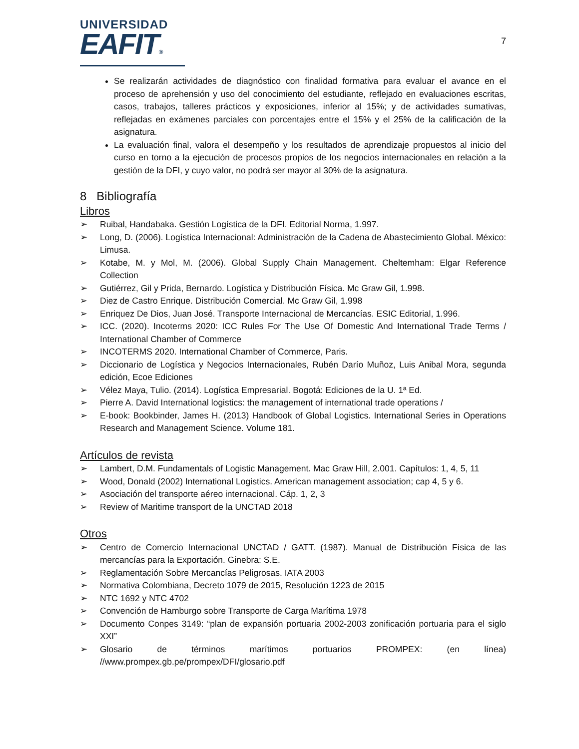UNIVERSIDAD
EAFIT®
7
Se realizarán actividades de diagnóstico con finalidad formativa para evaluar el avance en el proceso de aprehensión y uso del conocimiento del estudiante, reflejado en evaluaciones escritas, casos, trabajos, talleres prácticos y exposiciones, inferior al 15%; y de actividades sumativas, reflejadas en exámenes parciales con porcentajes entre el 15% y el 25% de la calificación de la asignatura.
La evaluación final, valora el desempeño y los resultados de aprendizaje propuestos al inicio del curso en torno a la ejecución de procesos propios de los negocios internacionales en relación a la gestión de la DFI, y cuyo valor, no podrá ser mayor al 30% de la asignatura.
8 Bibliografía
Libros
➢ Ruibal, Handabaka. Gestión Logística de la DFI. Editorial Norma, 1.997.
➢ Long, D. (2006). Logística Internacional: Administración de la Cadena de Abastecimiento Global. México: Limusa.
➢ Kotabe, M. y Mol, M. (2006). Global Supply Chain Management. Cheltemham: Elgar Reference Collection
➢ Gutiérrez, Gil y Prida, Bernardo. Logística y Distribución Física. Mc Graw Gil, 1.998.
➢ Diez de Castro Enrique. Distribución Comercial. Mc Graw Gil, 1.998
➢ Enriquez De Dios, Juan José. Transporte Internacional de Mercancías. ESIC Editorial, 1.996.
➢ ICC. (2020). Incoterms 2020: ICC Rules For The Use Of Domestic And International Trade Terms / International Chamber of Commerce
➢ INCOTERMS 2020. International Chamber of Commerce, Paris.
➢ Diccionario de Logística y Negocios Internacionales, Rubén Darío Muñoz, Luis Anibal Mora, segunda edición, Ecoe Ediciones
➢ Vélez Maya, Tulio. (2014). Logística Empresarial. Bogotá: Ediciones de la U. 1ª Ed.
➢ Pierre A. David International logistics: the management of international trade operations /
➢ E-book: Bookbinder, James H. (2013) Handbook of Global Logistics. International Series in Operations Research and Management Science. Volume 181.
Artículos de revista
➢ Lambert, D.M. Fundamentals of Logistic Management. Mac Graw Hill, 2.001. Capítulos: 1, 4, 5, 11
➢ Wood, Donald (2002) International Logistics. American management association; cap 4, 5 y 6.
➢ Asociación del transporte aéreo internacional. Cáp. 1, 2, 3
➢ Review of Maritime transport de la UNCTAD 2018
Otros
➢ Centro de Comercio Internacional UNCTAD / GATT. (1987). Manual de Distribución Física de las mercancías para la Exportación. Ginebra: S.E.
➢ Reglamentación Sobre Mercancías Peligrosas. IATA 2003
➢ Normativa Colombiana, Decreto 1079 de 2015, Resolución 1223 de 2015
➢ NTC 1692 y NTC 4702
➢ Convención de Hamburgo sobre Transporte de Carga Marítima 1978
➢ Documento Conpes 3149: “plan de expansión portuaria 2002-2003 zonificación portuaria para el siglo XXI”
➢ Glosario de términos marítimos portuarios PROMPEX: (en línea) //www.prompex.gb.pe/prompex/DFI/glosario.pdf